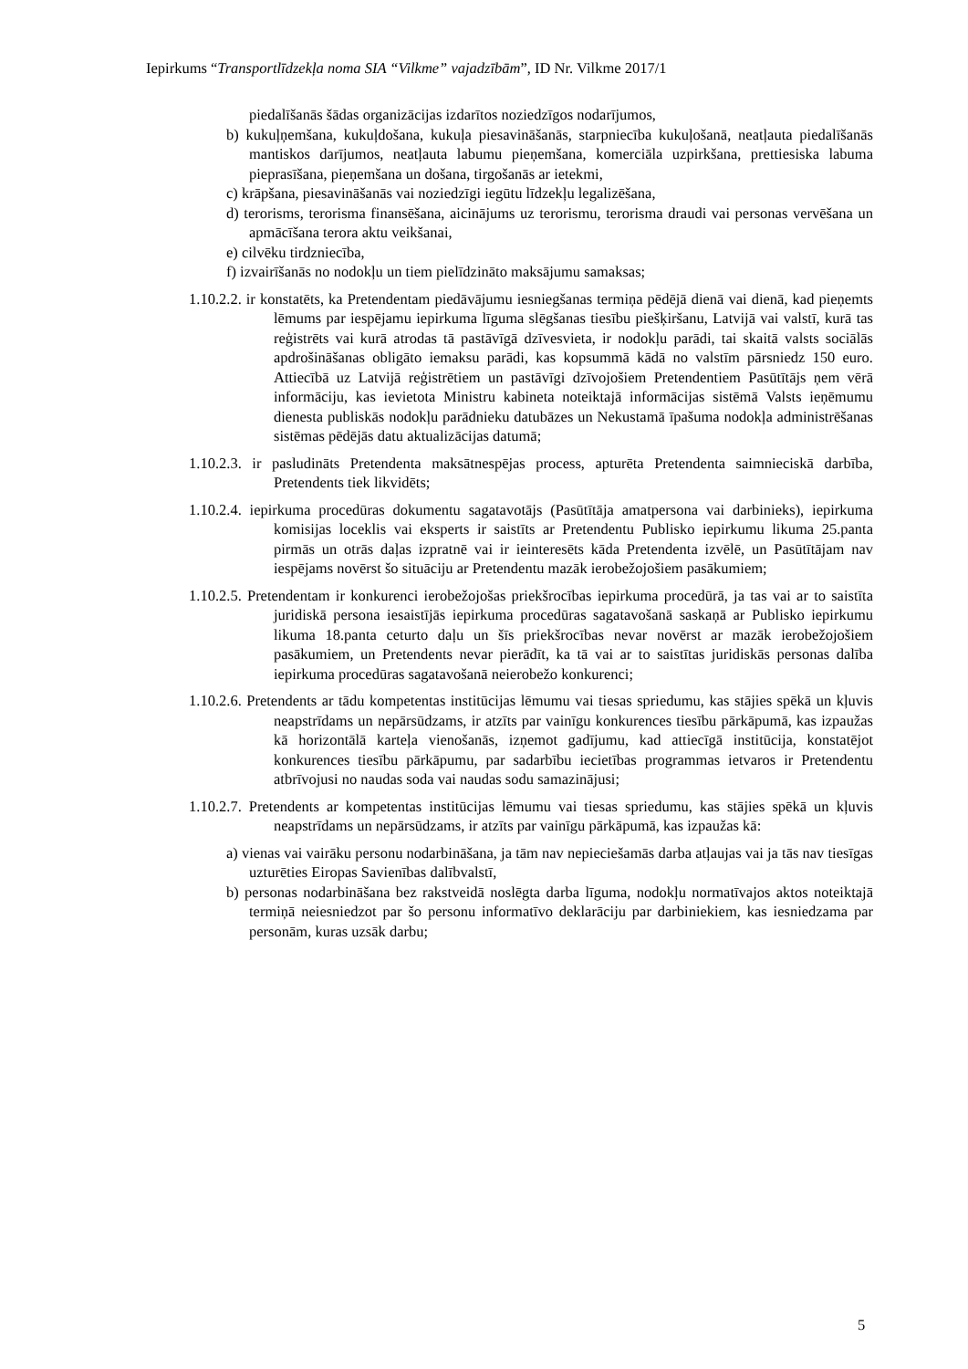Iepirkums “Transportlīdzekļa noma SIA “Vilkme” vajadzībām”, ID Nr. Vilkme 2017/1
piedalīšanās šādas organizācijas izdarītos noziedzīgos nodarījumos,
b) kukuļņemšana, kukuļdošana, kukuļa piesavināšanās, starpniecība kukuļošanā, neatļauta piedalīšanās mantiskos darījumos, neatļauta labumu pieņemšana, komerciāla uzpirkšana, prettiesiska labuma pieprasīšana, pieņemšana un došana, tirgošanās ar ietekmi,
c) krāpšana, piesavināšanās vai noziedzīgi iegūtu līdzekļu legalizēšana,
d) terorisms, terorisma finansēšana, aicinājums uz terorismu, terorisma draudi vai personas vervēšana un apmācīšana terora aktu veikšanai,
e) cilvēku tirdzniecība,
f) izvairīšanās no nodokļu un tiem pielīdzināto maksājumu samaksas;
1.10.2.2. ir konstatēts, ka Pretendentam piedāvājumu iesniegšanas termiņa pēdējā dienā vai dienā, kad pieņemts lēmums par iespējamu iepirkuma līguma slēgšanas tiesību piešķiršanu, Latvijā vai valstī, kurā tas reģistrēts vai kurā atrodas tā pastāvīgā dzīvesvieta, ir nodokļu parādi, tai skaitā valsts sociālās apdrošināšanas obligāto iemaksu parādi, kas kopsummā kādā no valstīm pārsniedz 150 euro. Attiecībā uz Latvijā reģistrētiem un pastāvīgi dzīvojošiem Pretendentiem Pasūtītājs ņem vērā informāciju, kas ievietota Ministru kabineta noteiktajā informācijas sistēmā Valsts ieņēmumu dienesta publiskās nodokļu parādnieku datubāzes un Nekustamā īpašuma nodokļa administrēšanas sistēmas pēdējās datu aktualizācijas datumā;
1.10.2.3. ir pasludināts Pretendenta maksātnespējas process, apturēta Pretendenta saimnieciskā darbība, Pretendents tiek likvidēts;
1.10.2.4. iepirkuma procedūras dokumentu sagatavotājs (Pasūtītāja amatpersona vai darbinieks), iepirkuma komisijas loceklis vai eksperts ir saistīts ar Pretendentu Publisko iepirkumu likuma 25.panta pirmās un otrās daļas izpratnē vai ir ieinteresēts kāda Pretendenta izvēlē, un Pasūtītājam nav iespējams novērst šo situāciju ar Pretendentu mazāk ierobežojošiem pasākumiem;
1.10.2.5. Pretendentam ir konkurenci ierobežojošas priekšrocības iepirkuma procedūrā, ja tas vai ar to saistīta juridiskā persona iesaistījās iepirkuma procedūras sagatavošanā saskaņā ar Publisko iepirkumu likuma 18.panta ceturto daļu un šīs priekšrocības nevar novērst ar mazāk ierobežojošiem pasākumiem, un Pretendents nevar pierādīt, ka tā vai ar to saistītas juridiskās personas dalība iepirkuma procedūras sagatavošanā neierobežo konkurenci;
1.10.2.6. Pretendents ar tādu kompetentas institūcijas lēmumu vai tiesas spriedumu, kas stājies spēkā un kļuvis neapstrīdams un nepārsūdzams, ir atzīts par vainīgu konkurences tiesību pārkāpumā, kas izpaužas kā horizontālā karteļa vienošanās, izņemot gadījumu, kad attiecīgā institūcija, konstatējot konkurences tiesību pārkāpumu, par sadarbību iecietības programmas ietvaros ir Pretendentu atbrīvojusi no naudas soda vai naudas sodu samazinājusi;
1.10.2.7. Pretendents ar kompetentas institūcijas lēmumu vai tiesas spriedumu, kas stājies spēkā un kļuvis neapstrīdams un nepārsūdzams, ir atzīts par vainīgu pārkāpumā, kas izpaužas kā:
a) vienas vai vairāku personu nodarbināšana, ja tām nav nepieciešamās darba atļaujas vai ja tās nav tiesīgas uzturēties Eiropas Savienības dalībvalstī,
b) personas nodarbināšana bez rakstveidā noslēgta darba līguma, nodokļu normatīvajos aktos noteiktajā termiņā neiesniedzot par šo personu informatīvo deklarāciju par darbiniekiem, kas iesniedzama par personām, kuras uzsāk darbu;
5